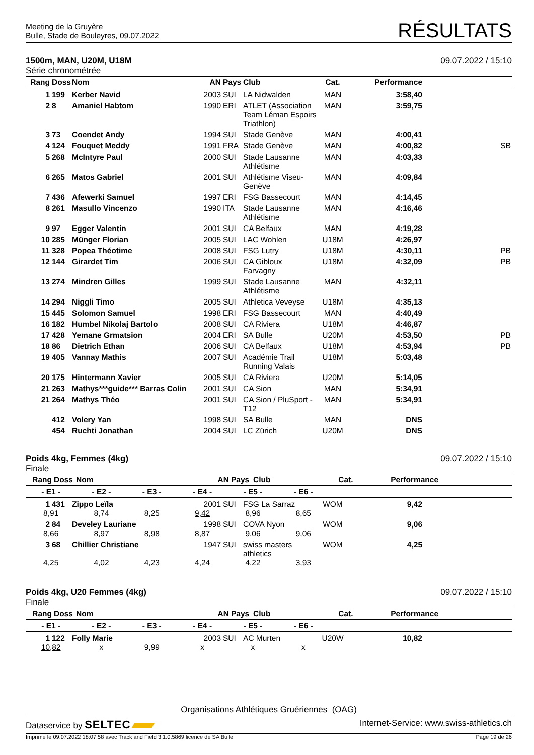Meeting de la Gruyère
Bulle, Stade de Bouleyres, 09.07.2022
RÉSULTATS
1500m, MAN, U20M, U18M
Série chronométrée
09.07.2022 / 15:10
| Rang | Doss | Nom | AN | Pays | Club | Cat. | Performance | |
| --- | --- | --- | --- | --- | --- | --- | --- | --- |
| 1 | 199 | Kerber Navid | 2003 | SUI | LA Nidwalden | MAN | 3:58,40 | |
| 2 | 8 | Amaniel Habtom | 1990 | ERI | ATLET (Association Team Léman Espoirs Triathlon) | MAN | 3:59,75 | |
| 3 | 73 | Coendet Andy | 1994 | SUI | Stade Genève | MAN | 4:00,41 | |
| 4 | 124 | Fouquet Meddy | 1991 | FRA | Stade Genève | MAN | 4:00,82 | SB |
| 5 | 268 | McIntyre Paul | 2000 | SUI | Stade Lausanne Athlétisme | MAN | 4:03,33 | |
| 6 | 265 | Matos Gabriel | 2001 | SUI | Athlétisme Viseu-Genève | MAN | 4:09,84 | |
| 7 | 436 | Afewerki Samuel | 1997 | ERI | FSG Bassecourt | MAN | 4:14,45 | |
| 8 | 261 | Masullo Vincenzo | 1990 | ITA | Stade Lausanne Athlétisme | MAN | 4:16,46 | |
| 9 | 97 | Egger Valentin | 2001 | SUI | CA Belfaux | MAN | 4:19,28 | |
| 10 | 285 | Münger Florian | 2005 | SUI | LAC Wohlen | U18M | 4:26,97 | |
| 11 | 328 | Popea Théotime | 2008 | SUI | FSG Lutry | U18M | 4:30,11 | PB |
| 12 | 144 | Girardet Tim | 2006 | SUI | CA Gibloux Farvagny | U18M | 4:32,09 | PB |
| 13 | 274 | Mindren Gilles | 1999 | SUI | Stade Lausanne Athlétisme | MAN | 4:32,11 | |
| 14 | 294 | Niggli Timo | 2005 | SUI | Athletica Veveyse | U18M | 4:35,13 | |
| 15 | 445 | Solomon Samuel | 1998 | ERI | FSG Bassecourt | MAN | 4:40,49 | |
| 16 | 182 | Humbel Nikolaj Bartolo | 2008 | SUI | CA Riviera | U18M | 4:46,87 | |
| 17 | 428 | Yemane Grmatsion | 2004 | ERI | SA Bulle | U20M | 4:53,50 | PB |
| 18 | 86 | Dietrich Ethan | 2006 | SUI | CA Belfaux | U18M | 4:53,94 | PB |
| 19 | 405 | Vannay Mathis | 2007 | SUI | Académie Trail Running Valais | U18M | 5:03,48 | |
| 20 | 175 | Hintermann Xavier | 2005 | SUI | CA Riviera | U20M | 5:14,05 | |
| 21 | 263 | Mathys***guide*** Barras Colin | 2001 | SUI | CA Sion | MAN | 5:34,91 | |
| 21 | 264 | Mathys Théo | 2001 | SUI | CA Sion / PluSport - T12 | MAN | 5:34,91 | |
| | 412 | Volery Yan | 1998 | SUI | SA Bulle | MAN | DNS | |
| | 454 | Ruchti Jonathan | 2004 | SUI | LC Zürich | U20M | DNS | |
Poids 4kg, Femmes (4kg)
Finale
09.07.2022 / 15:10
| Rang | Doss | Nom | AN | Pays | Club | Cat. | Performance | |
| --- | --- | --- | --- | --- | --- | --- | --- | --- |
| - E1 - | - E2 - | - E3 - | - E4 - | - E5 - | - E6 - | |
| --- | --- | --- | --- | --- | --- | --- |
| 1 | 431 | Zippo Leïla | 2001 | SUI | FSG La Sarraz | WOM | 9,42 | |
| 8,91 | 8,74 | 8,25 | 9,42 | 8,96 | 8,65 | |
| 2 | 84 | Develey Lauriane | 1998 | SUI | COVA Nyon | WOM | 9,06 | |
| 8,66 | 8,97 | 8,98 | 8,87 | 9,06 | 9,06 | |
| 3 | 68 | Chillier Christiane | 1947 | SUI | swiss masters athletics | WOM | 4,25 | |
| 4,25 | 4,02 | 4,23 | 4,24 | 4,22 | 3,93 | |
Poids 4kg, U20 Femmes (4kg)
Finale
09.07.2022 / 15:10
| Rang | Doss | Nom | AN | Pays | Club | Cat. | Performance | |
| --- | --- | --- | --- | --- | --- | --- | --- | --- |
| - E1 - | - E2 - | - E3 - | - E4 - | - E5 - | - E6 - | |
| --- | --- | --- | --- | --- | --- | --- |
| 1 | 122 | Folly Marie | 2003 | SUI | AC Murten | U20W | 10,82 | |
| 10,82 | x | 9,99 | x | x | x | |
Organisations Athlétiques Gruériennes (OAG)
Dataservice by SELTEC
Internet-Service: www.swiss-athletics.ch
Imprimé le 09.07.2022 18:07:58 avec Track and Field 3.1.0.5869 licence de SA Bulle
Page 19 de 26